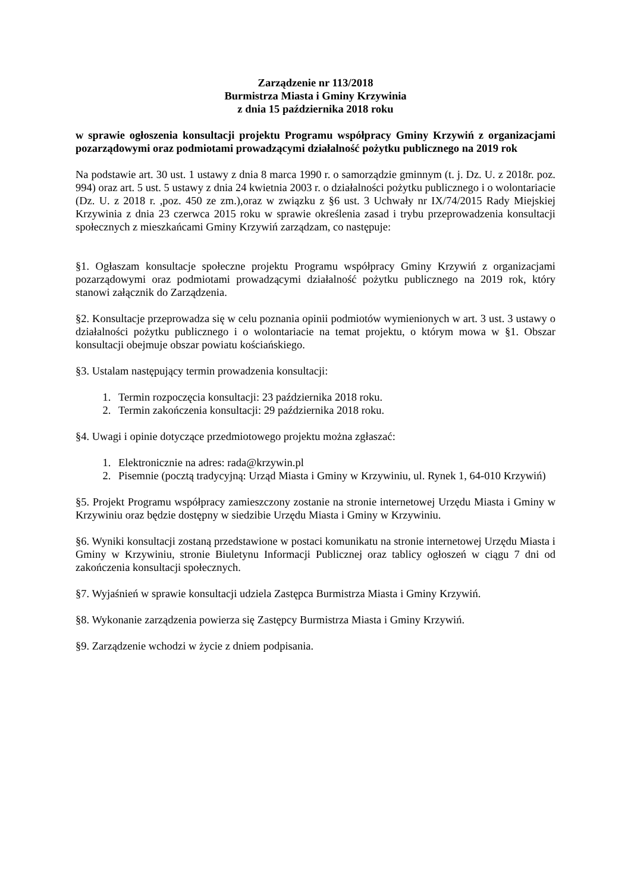Zarządzenie nr 113/2018
Burmistrza Miasta i Gminy Krzywinia
z dnia 15 października 2018 roku
w sprawie ogłoszenia konsultacji projektu Programu współpracy Gminy Krzywiń z organizacjami pozarządowymi oraz podmiotami prowadzącymi działalność pożytku publicznego na 2019 rok
Na podstawie art. 30 ust. 1 ustawy z dnia 8 marca 1990 r. o samorządzie gminnym (t. j. Dz. U. z 2018r. poz. 994) oraz art. 5 ust. 5 ustawy z dnia 24 kwietnia 2003 r. o działalności pożytku publicznego i o wolontariacie (Dz. U. z 2018 r. ,poz. 450 ze zm.),oraz w związku z §6 ust. 3 Uchwały nr IX/74/2015 Rady Miejskiej Krzywinia z dnia 23 czerwca 2015 roku w sprawie określenia zasad i trybu przeprowadzenia konsultacji społecznych z mieszkańcami Gminy Krzywiń zarządzam, co następuje:
§1. Ogłaszam konsultacje społeczne projektu Programu współpracy Gminy Krzywiń z organizacjami pozarządowymi oraz podmiotami prowadzącymi działalność pożytku publicznego na 2019 rok, który stanowi załącznik do Zarządzenia.
§2. Konsultacje przeprowadza się w celu poznania opinii podmiotów wymienionych w art. 3 ust. 3 ustawy o działalności pożytku publicznego i o wolontariacie na temat projektu, o którym mowa w §1. Obszar konsultacji obejmuje obszar powiatu kościańskiego.
§3. Ustalam następujący termin prowadzenia konsultacji:
1. Termin rozpoczęcia konsultacji: 23 października 2018 roku.
2. Termin zakończenia konsultacji: 29 października 2018 roku.
§4. Uwagi i opinie dotyczące przedmiotowego projektu można zgłaszać:
1. Elektronicznie na adres: rada@krzywin.pl
2. Pisemnie (pocztą tradycyjną: Urząd Miasta i Gminy w Krzywiniu, ul. Rynek 1, 64-010 Krzywiń)
§5. Projekt Programu współpracy zamieszczony zostanie na stronie internetowej Urzędu Miasta i Gminy w Krzywiniu oraz będzie dostępny w siedzibie Urzędu Miasta i Gminy w Krzywiniu.
§6. Wyniki konsultacji zostaną przedstawione w postaci komunikatu na stronie internetowej Urzędu Miasta i Gminy w Krzywiniu, stronie Biuletynu Informacji Publicznej oraz tablicy ogłoszeń w ciągu 7 dni od zakończenia konsultacji społecznych.
§7. Wyjaśnień w sprawie konsultacji udziela Zastępca Burmistrza Miasta i Gminy Krzywiń.
§8. Wykonanie zarządzenia powierza się Zastępcy Burmistrza Miasta i Gminy Krzywiń.
§9. Zarządzenie wchodzi w życie z dniem podpisania.